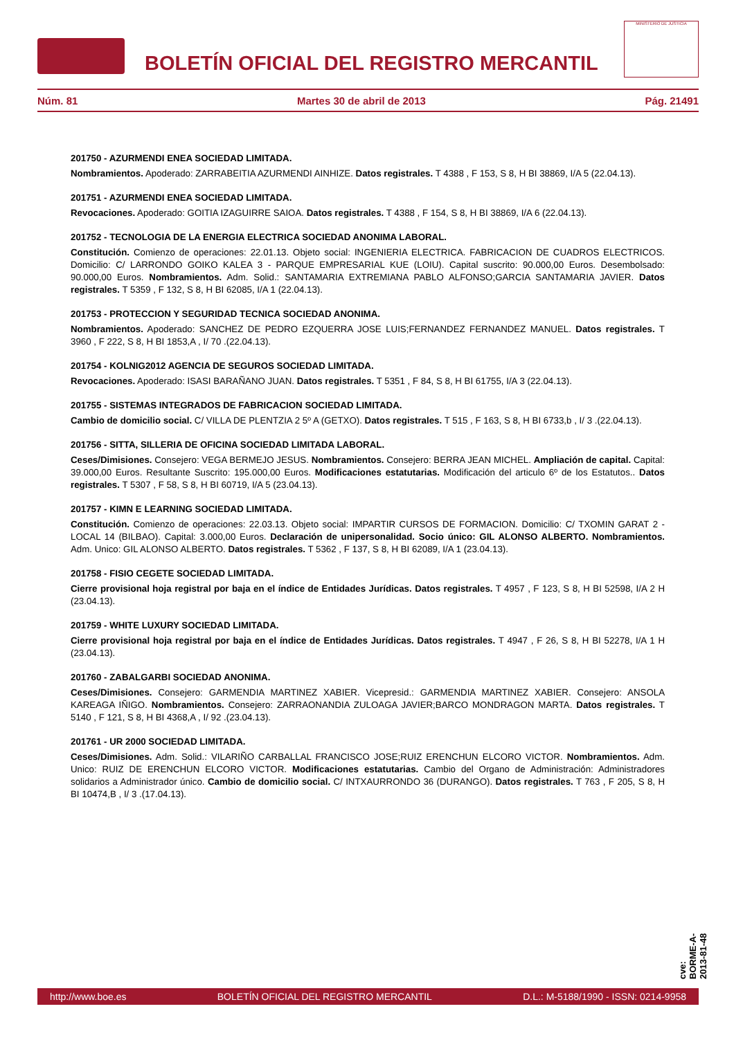BOLETÍN OFICIAL DEL REGISTRO MERCANTIL
MINISTERIO DE JUSTICIA
Núm. 81 Martes 30 de abril de 2013 Pág. 21491
201750 - AZURMENDI ENEA SOCIEDAD LIMITADA.
Nombramientos. Apoderado: ZARRABEITIA AZURMENDI AINHIZE. Datos registrales. T 4388 , F 153, S 8, H BI 38869, I/A 5 (22.04.13).
201751 - AZURMENDI ENEA SOCIEDAD LIMITADA.
Revocaciones. Apoderado: GOITIA IZAGUIRRE SAIOA. Datos registrales. T 4388 , F 154, S 8, H BI 38869, I/A 6 (22.04.13).
201752 - TECNOLOGIA DE LA ENERGIA ELECTRICA SOCIEDAD ANONIMA LABORAL.
Constitución. Comienzo de operaciones: 22.01.13. Objeto social: INGENIERIA ELECTRICA. FABRICACION DE CUADROS ELECTRICOS. Domicilio: C/ LARRONDO GOIKO KALEA 3 - PARQUE EMPRESARIAL KUE (LOIU). Capital suscrito: 90.000,00 Euros. Desembolsado: 90.000,00 Euros. Nombramientos. Adm. Solid.: SANTAMARIA EXTREMIANA PABLO ALFONSO;GARCIA SANTAMARIA JAVIER. Datos registrales. T 5359 , F 132, S 8, H BI 62085, I/A 1 (22.04.13).
201753 - PROTECCION Y SEGURIDAD TECNICA SOCIEDAD ANONIMA.
Nombramientos. Apoderado: SANCHEZ DE PEDRO EZQUERRA JOSE LUIS;FERNANDEZ FERNANDEZ MANUEL. Datos registrales. T 3960 , F 222, S 8, H BI 1853,A , I/ 70 .(22.04.13).
201754 - KOLNIG2012 AGENCIA DE SEGUROS SOCIEDAD LIMITADA.
Revocaciones. Apoderado: ISASI BARAÑANO JUAN. Datos registrales. T 5351 , F 84, S 8, H BI 61755, I/A 3 (22.04.13).
201755 - SISTEMAS INTEGRADOS DE FABRICACION SOCIEDAD LIMITADA.
Cambio de domicilio social. C/ VILLA DE PLENTZIA 2 5º A (GETXO). Datos registrales. T 515 , F 163, S 8, H BI 6733,b , I/ 3 .(22.04.13).
201756 - SITTA, SILLERIA DE OFICINA SOCIEDAD LIMITADA LABORAL.
Ceses/Dimisiones. Consejero: VEGA BERMEJO JESUS. Nombramientos. Consejero: BERRA JEAN MICHEL. Ampliación de capital. Capital: 39.000,00 Euros. Resultante Suscrito: 195.000,00 Euros. Modificaciones estatutarias. Modificación del articulo 6º de los Estatutos.. Datos registrales. T 5307 , F 58, S 8, H BI 60719, I/A 5 (23.04.13).
201757 - KIMN E LEARNING SOCIEDAD LIMITADA.
Constitución. Comienzo de operaciones: 22.03.13. Objeto social: IMPARTIR CURSOS DE FORMACION. Domicilio: C/ TXOMIN GARAT 2 - LOCAL 14 (BILBAO). Capital: 3.000,00 Euros. Declaración de unipersonalidad. Socio único: GIL ALONSO ALBERTO. Nombramientos. Adm. Unico: GIL ALONSO ALBERTO. Datos registrales. T 5362 , F 137, S 8, H BI 62089, I/A 1 (23.04.13).
201758 - FISIO CEGETE SOCIEDAD LIMITADA.
Cierre provisional hoja registral por baja en el índice de Entidades Jurídicas. Datos registrales. T 4957 , F 123, S 8, H BI 52598, I/A 2 H (23.04.13).
201759 - WHITE LUXURY SOCIEDAD LIMITADA.
Cierre provisional hoja registral por baja en el índice de Entidades Jurídicas. Datos registrales. T 4947 , F 26, S 8, H BI 52278, I/A 1 H (23.04.13).
201760 - ZABALGARBI SOCIEDAD ANONIMA.
Ceses/Dimisiones. Consejero: GARMENDIA MARTINEZ XABIER. Vicepresid.: GARMENDIA MARTINEZ XABIER. Consejero: ANSOLA KAREAGA IÑIGO. Nombramientos. Consejero: ZARRAONANDIA ZULOAGA JAVIER;BARCO MONDRAGON MARTA. Datos registrales. T 5140 , F 121, S 8, H BI 4368,A , I/ 92 .(23.04.13).
201761 - UR 2000 SOCIEDAD LIMITADA.
Ceses/Dimisiones. Adm. Solid.: VILARIÑO CARBALLAL FRANCISCO JOSE;RUIZ ERENCHUN ELCORO VICTOR. Nombramientos. Adm. Unico: RUIZ DE ERENCHUN ELCORO VICTOR. Modificaciones estatutarias. Cambio del Organo de Administración: Administradores solidarios a Administrador único. Cambio de domicilio social. C/ INTXAURRONDO 36 (DURANGO). Datos registrales. T 763 , F 205, S 8, H BI 10474,B , I/ 3 .(17.04.13).
cve: BORME-A-2013-81-48
http://www.boe.es BOLETÍN OFICIAL DEL REGISTRO MERCANTIL D.L.: M-5188/1990 - ISSN: 0214-9958